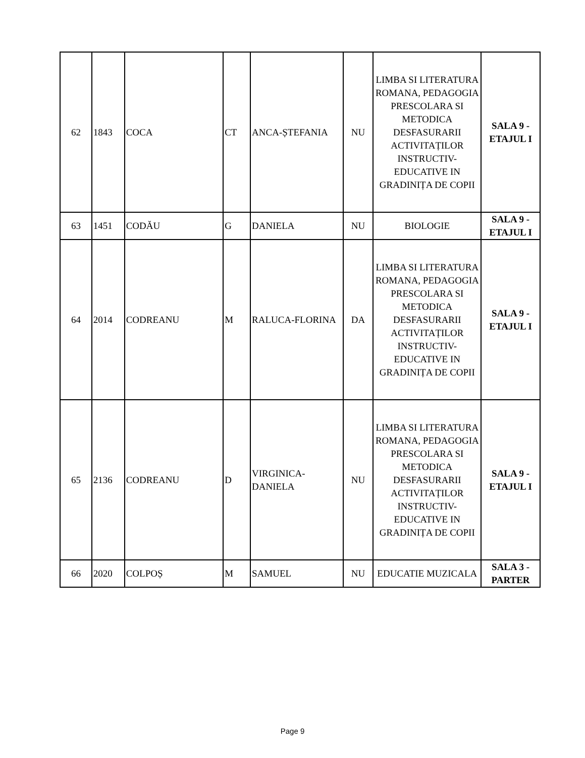| 62 | 1843 | COCA | CT | ANCA-ȘTEFANIA | NU | LIMBA SI LITERATURA ROMANA, PEDAGOGIA PRESCOLARA SI METODICA DESFASURARII ACTIVITAȚILOR INSTRUCTIV-EDUCATIVE IN GRADINIȚA DE COPII | SALA 9 - ETAJUL I |
| 63 | 1451 | CODĂU | G | DANIELA | NU | BIOLOGIE | SALA 9 - ETAJUL I |
| 64 | 2014 | CODREANU | M | RALUCA-FLORINA | DA | LIMBA SI LITERATURA ROMANA, PEDAGOGIA PRESCOLARA SI METODICA DESFASURARII ACTIVITAȚILOR INSTRUCTIV-EDUCATIVE IN GRADINIȚA DE COPII | SALA 9 - ETAJUL I |
| 65 | 2136 | CODREANU | D | VIRGINICA-DANIELA | NU | LIMBA SI LITERATURA ROMANA, PEDAGOGIA PRESCOLARA SI METODICA DESFASURARII ACTIVITAȚILOR INSTRUCTIV-EDUCATIVE IN GRADINIȚA DE COPII | SALA 9 - ETAJUL I |
| 66 | 2020 | COLPOȘ | M | SAMUEL | NU | EDUCATIE MUZICALA | SALA 3 - PARTER |
Page 9